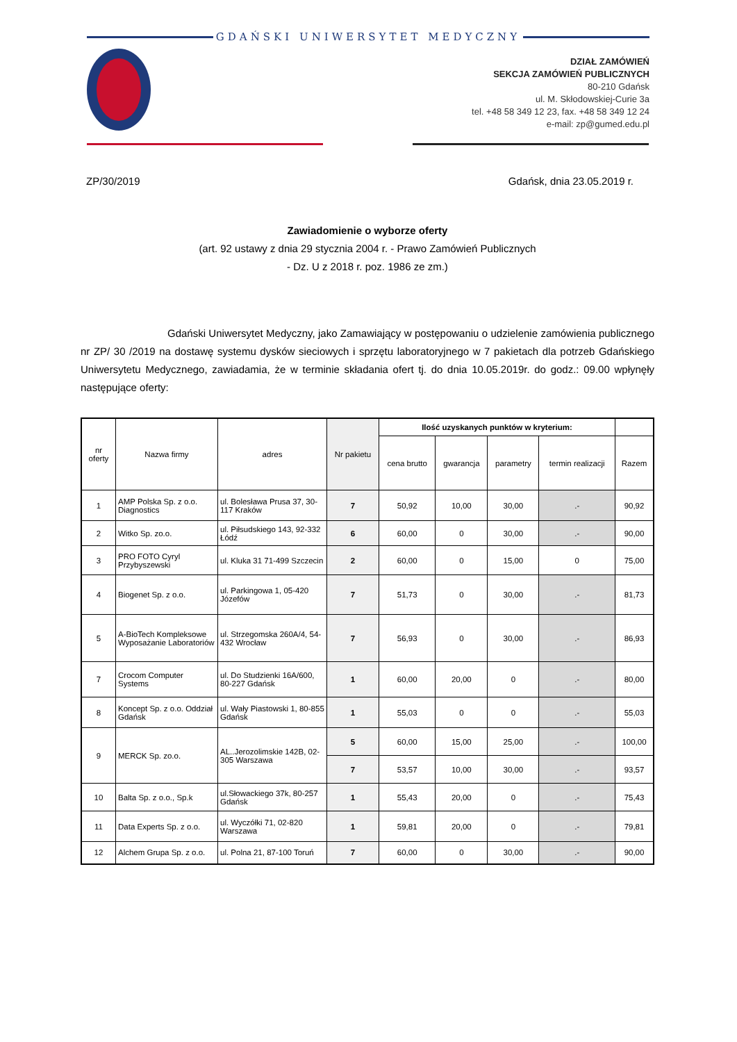GDAŃSKI UNIWERSYTET MEDYCZNY
DZIAŁ ZAMÓWIEŃ
SEKCJA ZAMÓWIEŃ PUBLICZNYCH
80-210 Gdańsk
ul. M. Skłodowskiej-Curie 3a
tel. +48 58 349 12 23, fax. +48 58 349 12 24
e-mail: zp@gumed.edu.pl
ZP/30/2019 Gdańsk, dnia 23.05.2019 r.
Zawiadomienie o wyborze oferty
(art. 92 ustawy z dnia 29 stycznia 2004 r. - Prawo Zamówień Publicznych
- Dz. U z 2018 r. poz. 1986 ze zm.)
Gdański Uniwersytet Medyczny, jako Zamawiający w postępowaniu o udzielenie zamówienia publicznego nr ZP/ 30 /2019 na dostawę systemu dysków sieciowych i sprzętu laboratoryjnego w 7 pakietach dla potrzeb Gdańskiego Uniwersytetu Medycznego, zawiadamia, że w terminie składania ofert tj. do dnia 10.05.2019r. do godz.: 09.00 wpłynęły następujące oferty:
| nr oferty | Nazwa firmy | adres | Nr pakietu | Ilość uzyskanych punktów w kryterium: | | | | |
| --- | --- | --- | --- | --- | --- | --- | --- | --- |
| | | | | cena brutto | gwarancja | parametry | termin realizacji | Razem |
| 1 | AMP Polska Sp. z o.o. Diagnostics | ul. Bolesława Prusa 37, 30-117 Kraków | 7 | 50,92 | 10,00 | 30,00 | .- | 90,92 |
| 2 | Witko Sp. zo.o. | ul. Piłsudskiego 143, 92-332 Łódź | 6 | 60,00 | 0 | 30,00 | .- | 90,00 |
| 3 | PRO FOTO Cyryl Przybyszewski | ul. Kluka 31 71-499 Szczecin | 2 | 60,00 | 0 | 15,00 | 0 | 75,00 |
| 4 | Biogenet Sp. z o.o. | ul. Parkingowa 1, 05-420 Józefów | 7 | 51,73 | 0 | 30,00 | .- | 81,73 |
| 5 | A-BioTech Kompleksowe Wyposażanie Laboratoriów | ul. Strzegomska 260A/4, 54-432 Wrocław | 7 | 56,93 | 0 | 30,00 | .- | 86,93 |
| 7 | Crocom Computer Systems | ul. Do Studzienki 16A/600, 80-227 Gdańsk | 1 | 60,00 | 20,00 | 0 | .- | 80,00 |
| 8 | Koncept Sp. z o.o. Oddział Gdańsk | ul. Wały Piastowski 1, 80-855 Gdańsk | 1 | 55,03 | 0 | 0 | .- | 55,03 |
| 9 | MERCK Sp. zo.o. | AL..Jerozolimskie 142B, 02-305 Warszawa | 5 | 60,00 | 15,00 | 25,00 | .- | 100,00 |
| | | | 7 | 53,57 | 10,00 | 30,00 | .- | 93,57 |
| 10 | Balta Sp. z o.o., Sp.k | ul.Słowackiego 37k, 80-257 Gdańsk | 1 | 55,43 | 20,00 | 0 | .- | 75,43 |
| 11 | Data Experts Sp. z o.o. | ul. Wyczółki 71, 02-820 Warszawa | 1 | 59,81 | 20,00 | 0 | .- | 79,81 |
| 12 | Alchem Grupa Sp. z o.o. | ul. Polna 21, 87-100 Toruń | 7 | 60,00 | 0 | 30,00 | .- | 90,00 |